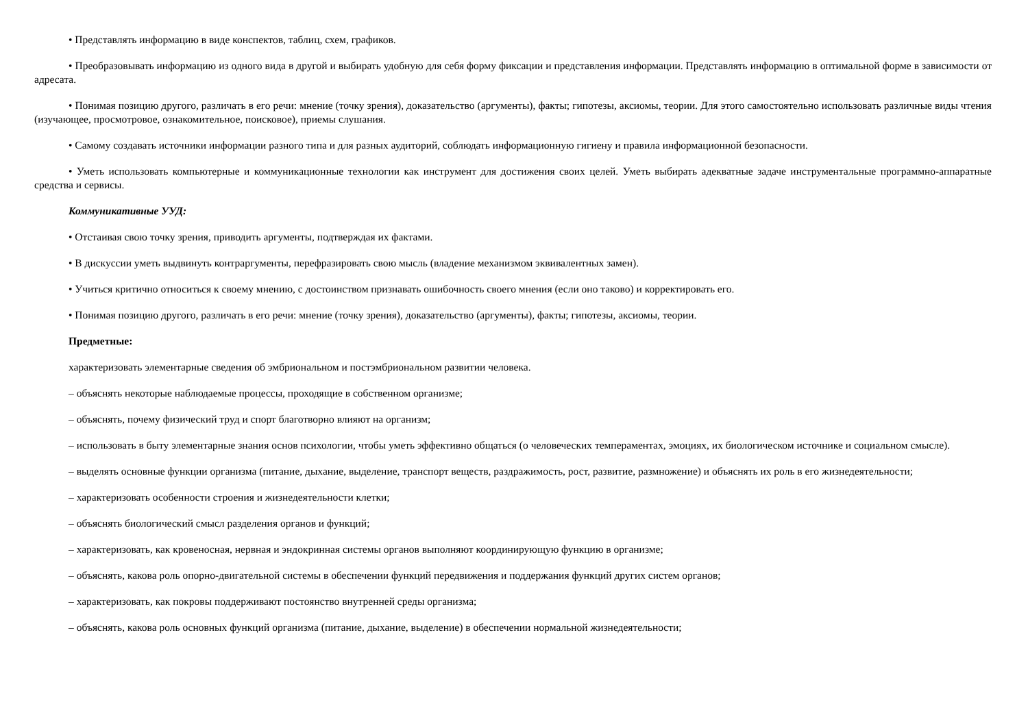• Представлять информацию в виде конспектов, таблиц, схем, графиков.
• Преобразовывать информацию из одного вида в другой и выбирать удобную для себя форму фиксации и представления информации. Представлять информацию в оптимальной форме в зависимости от адресата.
• Понимая позицию другого, различать в его речи: мнение (точку зрения), доказательство (аргументы), факты; гипотезы, аксиомы, теории. Для этого самостоятельно использовать различные виды чтения (изучающее, просмотровое, ознакомительное, поисковое), приемы слушания.
• Самому создавать источники информации разного типа и для разных аудиторий, соблюдать информационную гигиену и правила информационной безопасности.
• Уметь использовать компьютерные и коммуникационные технологии как инструмент для достижения своих целей. Уметь выбирать адекватные задаче инструментальные программно-аппаратные средства и сервисы.
Коммуникативные УУД:
• Отстаивая свою точку зрения, приводить аргументы, подтверждая их фактами.
• В дискуссии уметь выдвинуть контраргументы, перефразировать свою мысль (владение механизмом эквивалентных замен).
• Учиться критично относиться к своему мнению, с достоинством признавать ошибочность своего мнения (если оно таково) и корректировать его.
• Понимая позицию другого, различать в его речи: мнение (точку зрения), доказательство (аргументы), факты; гипотезы, аксиомы, теории.
Предметные:
характеризовать элементарные сведения об эмбриональном и постэмбриональном развитии человека.
– объяснять некоторые наблюдаемые процессы, проходящие в собственном организме;
– объяснять, почему физический труд и спорт благотворно влияют на организм;
– использовать в быту элементарные знания основ психологии, чтобы уметь эффективно общаться (о человеческих темпераментах, эмоциях, их биологическом источнике и социальном смысле).
– выделять основные функции организма (питание, дыхание, выделение, транспорт веществ, раздражимость, рост, развитие, размножение) и объяснять их роль в его жизнедеятельности;
– характеризовать особенности строения и жизнедеятельности клетки;
– объяснять биологический смысл разделения органов и функций;
– характеризовать, как кровеносная, нервная и эндокринная системы органов выполняют координирующую функцию в организме;
– объяснять, какова роль опорно-двигательной системы в обеспечении функций передвижения и поддержания функций других систем органов;
– характеризовать, как покровы поддерживают постоянство внутренней среды организма;
– объяснять, какова роль основных функций организма (питание, дыхание, выделение) в обеспечении нормальной жизнедеятельности;